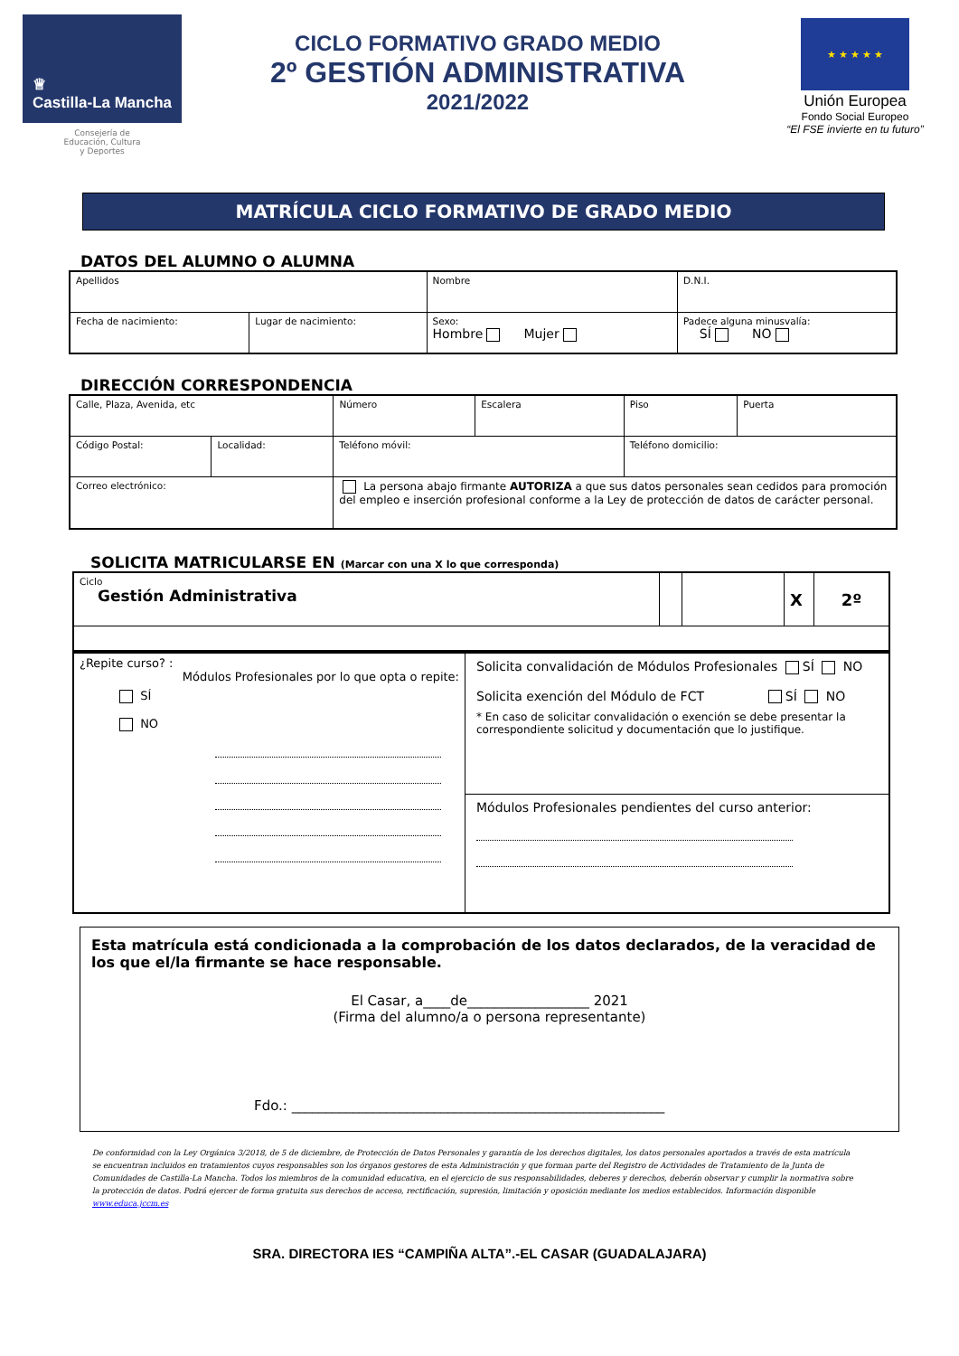♕
Castilla-La Mancha
Consejería de
Educación, Cultura
y Deportes
CICLO FORMATIVO GRADO MEDIO
2º GESTIÓN ADMINISTRATIVA
2021/2022
★ ★ ★ ★ ★
Unión Europea
Fondo Social Europeo
“El FSE invierte en tu futuro”
MATRÍCULA CICLO FORMATIVO DE GRADO MEDIO
DATOS DEL ALUMNO O ALUMNA
| Apellidos | | Nombre | D.N.I. |
| Fecha de nacimiento: | Lugar de nacimiento: | Sexo: Hombre Mujer | Padece alguna minusvalía: SÍ NO |
DIRECCIÓN CORRESPONDENCIA
| Calle, Plaza, Avenida, etc | | | Número | Escalera | Piso | Puerta |
| Código Postal: | Localidad: | Teléfono móvil: | | | Teléfono domicilio: | |
| Correo electrónico: | | La persona abajo firmante AUTORIZA a que sus datos personales sean cedidos para promoción del empleo e inserción profesional conforme a la Ley de protección de datos de carácter personal. | | | | |
SOLICITA MATRICULARSE EN (Marcar con una X lo que corresponda)
| Ciclo Gestión Administrativa | | | X | 2º |
| ¿Repite curso? : Módulos Profesionales por lo que opta o repite: SÍ NO | Solicita convalidación de Módulos Profesionales SÍ NO Solicita exención del Módulo de FCT SÍ NO * En caso de solicitar convalidación o exención se debe presentar la correspondiente solicitud y documentación que lo justifique. |
| | Módulos Profesionales pendientes del curso anterior: |
Esta matrícula está condicionada a la comprobación de los datos declarados, de la veracidad de los que el/la firmante se hace responsable.
El Casar, a____de__________________ 2021
(Firma del alumno/a o persona representante)
Fdo.: _______________________________________________________
De conformidad con la Ley Orgánica 3/2018, de 5 de diciembre, de Protección de Datos Personales y garantía de los derechos digitales, los datos personales aportados a través de esta matrícula se encuentran incluidos en tratamientos cuyos responsables son los órganos gestores de esta Administración y que forman parte del Registro de Actividades de Tratamiento de la Junta de Comunidades de Castilla-La Mancha. Todos los miembros de la comunidad educativa, en el ejercicio de sus responsabilidades, deberes y derechos, deberán observar y cumplir la normativa sobre la protección de datos. Podrá ejercer de forma gratuita sus derechos de acceso, rectificación, supresión, limitación y oposición mediante los medios establecidos. Información disponible www.educa.jccm.es
SRA. DIRECTORA IES “CAMPIÑA ALTA”.-EL CASAR (GUADALAJARA)